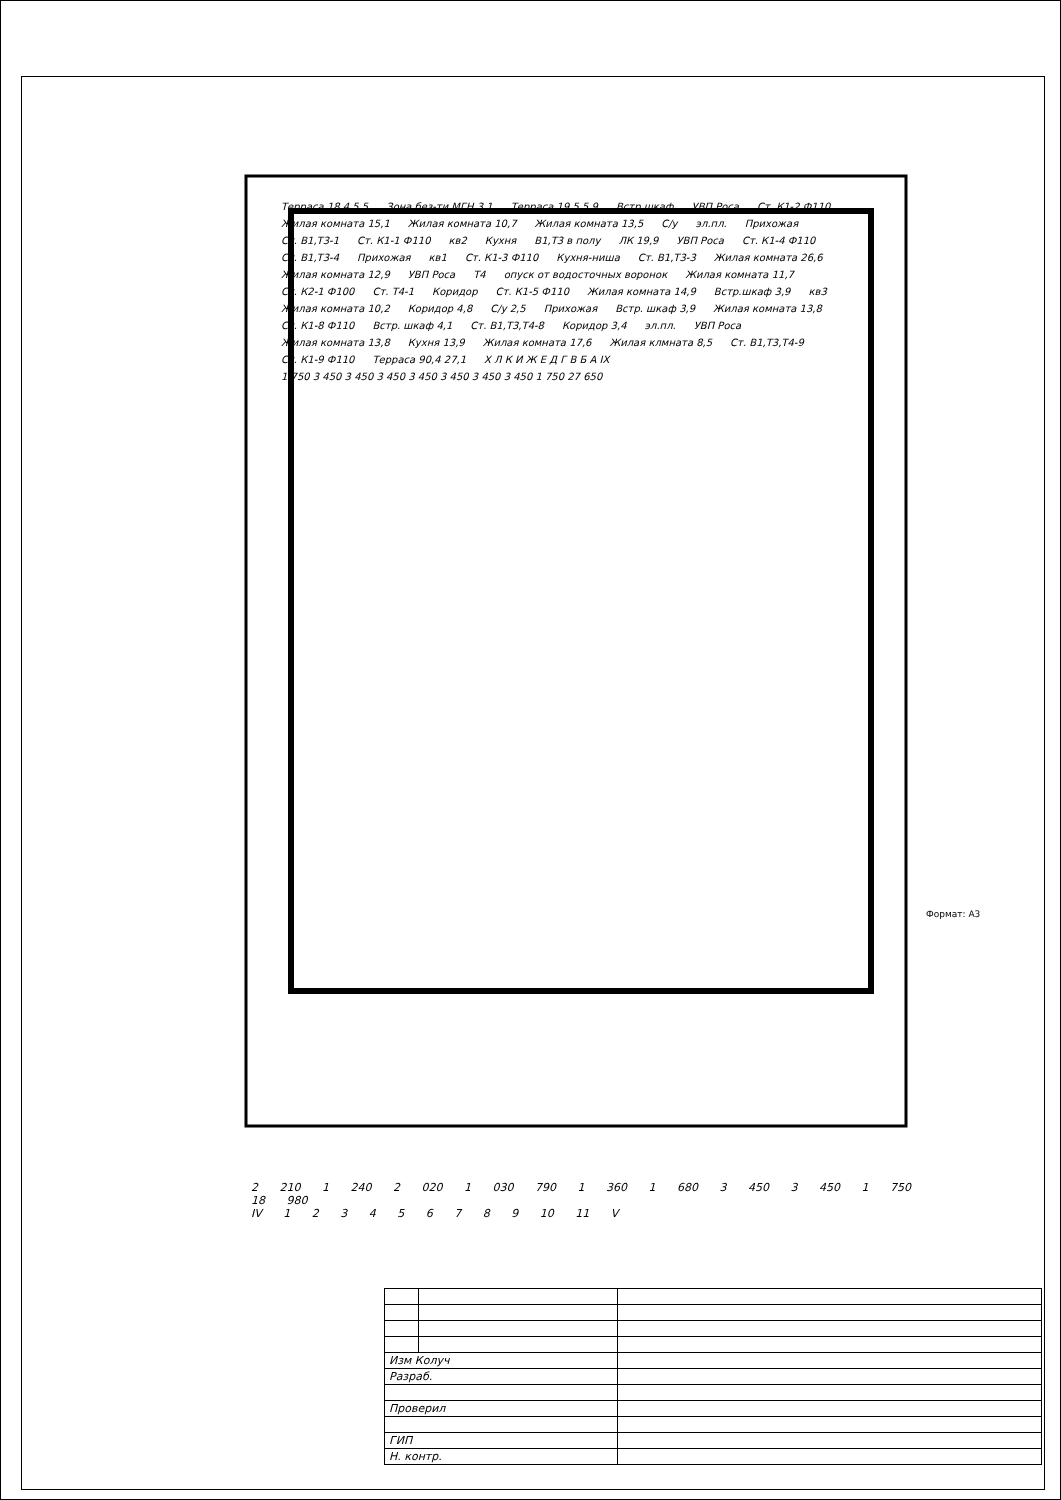Терраса 18,4 5,5 Зона без-ти МГН 3,1 Терраса 19,5 5,9 Встр.шкаф УВП Роса Ст. К1-2 Ф110 Жилая комната 15,1 Жилая комната 10,7 Жилая комната 13,5 С/у эл.пл. Прихожая Ст. В1,Т3-1 Ст. К1-1 Ф110 кв2 Кухня В1,Т3 в полу ЛК 19,9 УВП Роса Ст. К1-4 Ф110 Ст. В1,Т3-4 Прихожая кв1 Ст. К1-3 Ф110 Кухня-ниша Ст. В1,Т3-3 Жилая комната 26,6 Жилая комната 12,9 УВП Роса Т4 опуск от водосточных воронок Жилая комната 11,7 Ст. К2-1 Ф100 Ст. Т4-1 Коридор Ст. К1-5 Ф110 Жилая комната 14,9 Встр.шкаф 3,9 кв3 Жилая комната 10,2 Коридор 4,8 С/у 2,5 Прихожая Встр. шкаф 3,9 Жилая комната 13,8 Ст. К1-8 Ф110 Встр. шкаф 4,1 Ст. В1,Т3,Т4-8 Коридор 3,4 эл.пл. УВП Роса Жилая комната 13,8 Кухня 13,9 Жилая комната 17,6 Жилая клмната 8,5 Ст. В1,Т3,Т4-9 Ст. К1-9 Ф110 Терраса 90,4 27,1 Х Л К И Ж Е Д Г В Б А IX 1 750 3 450 3 450 3 450 3 450 3 450 3 450 3 450 1 750 27 650
2 210 1 240 2 020 1 030 790 1 360 1 680 3 450 3 450 1 750
18 980
IV 1 2 3 4 5 6 7 8 9 10 11 V
Формат: А3
| Изм Колуч | | |
| Разраб. | | |
| Проверил | | |
| ГИП | | |
| Н. контр. | | |